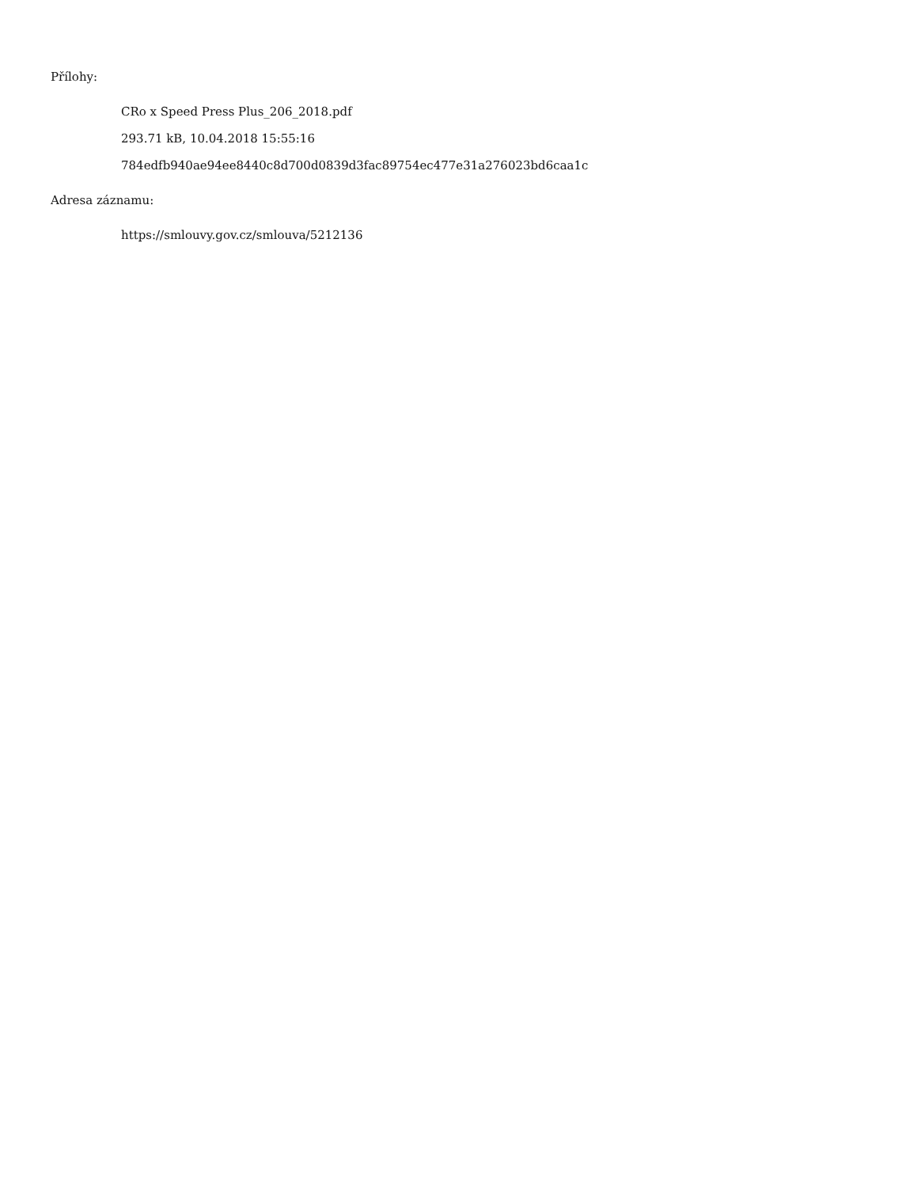Přílohy:
CRo x Speed Press Plus_206_2018.pdf
293.71 kB, 10.04.2018 15:55:16
784edfb940ae94ee8440c8d700d0839d3fac89754ec477e31a276023bd6caa1c
Adresa záznamu:
https://smlouvy.gov.cz/smlouva/5212136